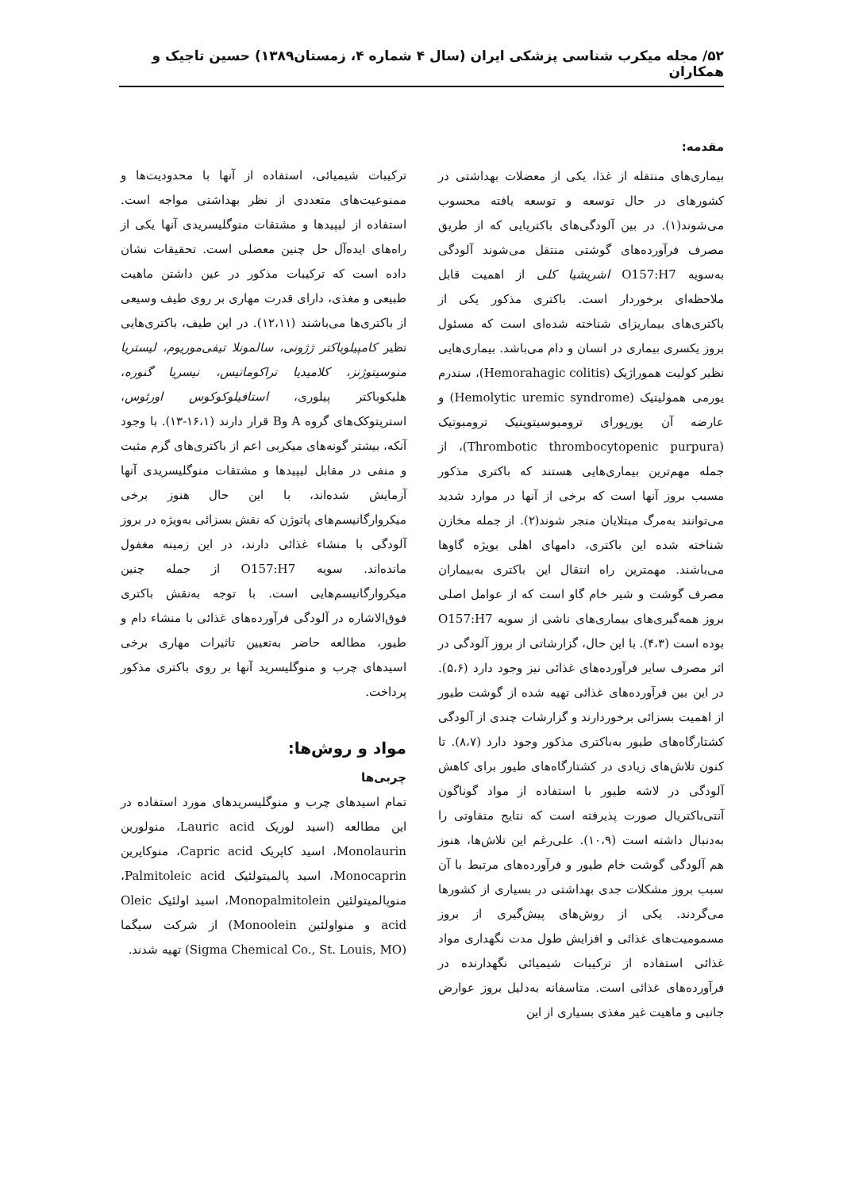۵۲/ مجله میکرب شناسی پزشکی ایران (سال ۴ شماره ۴، زمستان۱۳۸۹) حسین تاجیک و همکاران
مقدمه:
بیماری‌های منتقله از غذا، یکی از معضلات بهداشتی در کشورهای در حال توسعه و توسعه یافته محسوب می‌شوند(۱). در بین آلودگی‌های باکتریایی که از طریق مصرف فرآورده‌های گوشتی منتقل می‌شوند آلودگی به‌سویه O157:H7 اشریشیا کلی از اهمیت قابل ملاحظه‌ای برخوردار است. باکتری مذکور یکی از باکتری‌های بیماریزای شناخته شده‌ای است که مسئول بروز یکسری بیماری در انسان و دام می‌باشد. بیماری‌هایی نظیر کولیت هموراژیک (Hemorahagic colitis)، سندرم یورمی همولیتیک (Hemolytic uremic syndrome) و عارضه آن پورپورای ترومبوسیتوپنیک ترومبوتیک (Thrombotic thrombocytopenic purpura)، از جمله مهم‌ترین بیماری‌هایی هستند که باکتری مذکور مسبب بروز آنها است که برخی از آنها در موارد شدید می‌توانند به‌مرگ مبتلایان منجر شوند(۲). از جمله مخازن شناخته شده این باکتری، دامهای اهلی بویژه گاوها می‌باشند. مهمترین راه انتقال این باکتری به‌بیماران مصرف گوشت و شیر خام گاو است که از عوامل اصلی بروز همه‌گیری‌های بیماری‌های ناشی از سویه O157:H7 بوده است (۴،۳). با این حال، گزارشاتی از بروز آلودگی در اثر مصرف سایر فرآورده‌های غذائی نیز وجود دارد (۵،۶). در این بین فرآورده‌های غذائی تهیه شده از گوشت طیور از اهمیت بسزائی برخوردارند و گزارشات چندی از آلودگی کشتارگاه‌های طیور به‌باکتری مذکور وجود دارد (۸،۷). تا کنون تلاش‌های زیادی در کشتارگاه‌های طیور برای کاهش آلودگی در لاشه طیور با استفاده از مواد گوناگون آنتی‌باکتریال صورت پذیرفته است که نتایج متفاوتی را به‌دنبال داشته است (۱۰،۹). علی‌رغم این تلاش‌ها، هنوز هم آلودگی گوشت خام طیور و فرآورده‌های مرتبط با آن سبب بروز مشکلات جدی بهداشتی در بسیاری از کشورها می‌گردند. یکی از روش‌های پیش‌گیری از بروز مسمومیت‌های غذائی و افزایش طول مدت نگهداری مواد غذائی استفاده از ترکیبات شیمیائی نگهدارنده در فرآورده‌های غذائی است. متاسفانه به‌دلیل بروز عوارض جانبی و ماهیت غیر مغذی بسیاری از این
ترکیبات شیمیائی، استفاده از آنها با محدودیت‌ها و ممنوعیت‌های متعددی از نظر بهداشتی مواجه است. استفاده از لیپیدها و مشتقات منوگلیسریدی آنها یکی از راه‌های ایده‌آل حل چنین معضلی است. تحقیقات نشان داده است که ترکیبات مذکور در عین داشتن ماهیت طبیعی و مغذی، دارای قدرت مهاری بر روی طیف وسیعی از باکتری‌ها می‌باشند (۱۲،۱۱). در این طیف، باکتری‌هایی نظیر کامپیلوباکتر ژژونی، سالمونلا تیفی‌موریوم، لیستریا منوسیتوژنز، کلامیدیا تراکوماتیس، نیسریا گنوره، هلیکوباکتر پیلوری، استافیلوکوکوس اورئوس، استرپتوکک‌های گروه A وB قرار دارند (۱۶،۱-۱۳). با وجود آنکه، بیشتر گونه‌های میکربی اعم از باکتری‌های گرم مثبت و منفی در مقابل لیپیدها و مشتقات منوگلیسریدی آنها آزمایش شده‌اند، با این حال هنوز برخی میکروارگانیسم‌های پاتوژن که نقش بسزائی به‌ویژه در بروز آلودگی با منشاء غذائی دارند، در این زمینه مغفول مانده‌اند. سویه O157:H7 از جمله چنین میکروارگانیسم‌هایی است. با توجه به‌نقش باکتری فوق‌الاشاره در آلودگی فرآورده‌های غذائی با منشاء دام و طیور، مطالعه حاضر به‌تعیین تاثیرات مهاری برخی اسیدهای چرب و منوگلیسرید آنها بر روی باکتری مذکور پرداخت.
مواد و روش‌ها:
چربی‌ها
تمام اسیدهای چرب و منوگلیسریدهای مورد استفاده در این مطالعه (اسید لوریک Lauric acid، منولورین Monolaurin، اسید کاپریک Capric acid، منوکاپرین Monocaprin، اسید پالمیتولئیک Palmitoleic acid، منوپالمیتولئین Monopalmitolein، اسید اولئیک Oleic acid و منواولئین Monoolein) از شرکت سیگما (Sigma Chemical Co., St. Louis, MO) تهیه شدند.